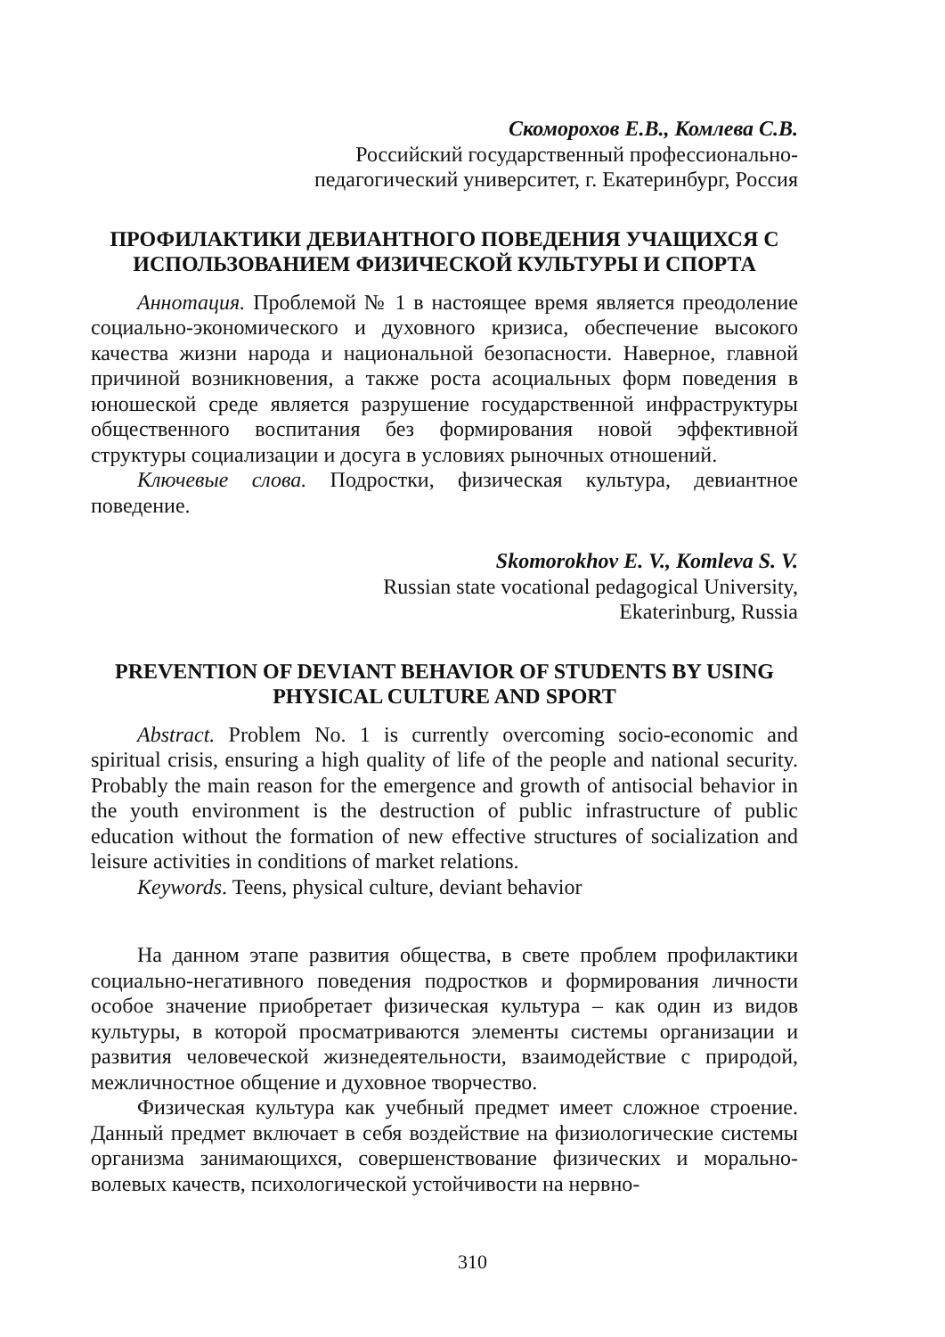Скоморохов Е.В., Комлева С.В.
Российский государственный профессионально-
педагогический университет, г. Екатеринбург, Россия
ПРОФИЛАКТИКИ ДЕВИАНТНОГО ПОВЕДЕНИЯ УЧАЩИХСЯ С ИСПОЛЬЗОВАНИЕМ ФИЗИЧЕСКОЙ КУЛЬТУРЫ И СПОРТА
Аннотация. Проблемой № 1 в настоящее время является преодоление социально-экономического и духовного кризиса, обеспечение высокого качества жизни народа и национальной безопасности. Наверное, главной причиной возникновения, а также роста асоциальных форм поведения в юношеской среде является разрушение государственной инфраструктуры общественного воспитания без формирования новой эффективной структуры социализации и досуга в условиях рыночных отношений.
Ключевые слова. Подростки, физическая культура, девиантное поведение.
Skomorokhov E. V., Komleva S. V.
Russian state vocational pedagogical University,
Ekaterinburg, Russia
PREVENTION OF DEVIANT BEHAVIOR OF STUDENTS BY USING PHYSICAL CULTURE AND SPORT
Abstract. Problem No. 1 is currently overcoming socio-economic and spiritual crisis, ensuring a high quality of life of the people and national security. Probably the main reason for the emergence and growth of antisocial behavior in the youth environment is the destruction of public infrastructure of public education without the formation of new effective structures of socialization and leisure activities in conditions of market relations.
Keywords. Teens, physical culture, deviant behavior
На данном этапе развития общества, в свете проблем профилактики социально-негативного поведения подростков и формирования личности особое значение приобретает физическая культура – как один из видов культуры, в которой просматриваются элементы системы организации и развития человеческой жизнедеятельности, взаимодействие с природой, межличностное общение и духовное творчество.
Физическая культура как учебный предмет имеет сложное строение. Данный предмет включает в себя воздействие на физиологические системы организма занимающихся, совершенствование физических и морально-волевых качеств, психологической устойчивости на нервно-
310